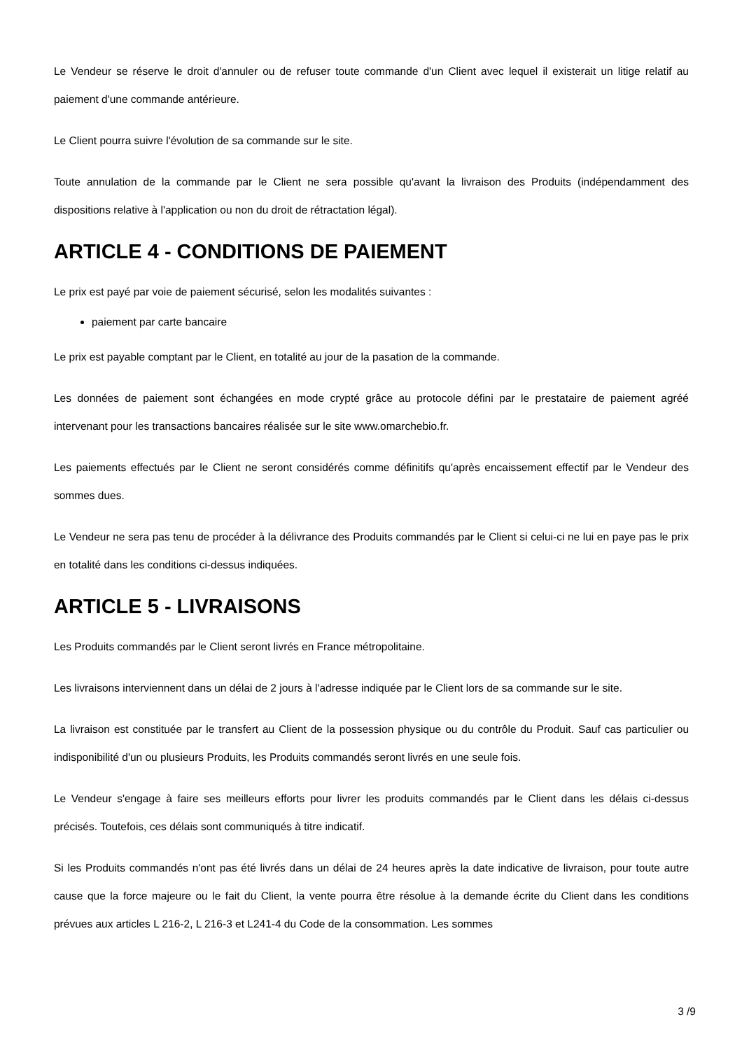Le Vendeur se réserve le droit d'annuler ou de refuser toute commande d'un Client avec lequel il existerait un litige relatif au paiement d'une commande antérieure.
Le Client pourra suivre l'évolution de sa commande sur le site.
Toute annulation de la commande par le Client ne sera possible qu'avant la livraison des Produits (indépendamment des dispositions relative à l'application ou non du droit de rétractation légal).
ARTICLE 4 - CONDITIONS DE PAIEMENT
Le prix est payé par voie de paiement sécurisé, selon les modalités suivantes :
paiement par carte bancaire
Le prix est payable comptant par le Client, en totalité au jour de la pasation de la commande.
Les données de paiement sont échangées en mode crypté grâce au protocole défini par le prestataire de paiement agréé intervenant pour les transactions bancaires réalisée sur le site www.omarchebio.fr.
Les paiements effectués par le Client ne seront considérés comme définitifs qu'après encaissement effectif par le Vendeur des sommes dues.
Le Vendeur ne sera pas tenu de procéder à la délivrance des Produits commandés par le Client si celui-ci ne lui en paye pas le prix en totalité dans les conditions ci-dessus indiquées.
ARTICLE 5 - LIVRAISONS
Les Produits commandés par le Client seront livrés en France métropolitaine.
Les livraisons interviennent dans un délai de 2 jours à l'adresse indiquée par le Client lors de sa commande sur le site.
La livraison est constituée par le transfert au Client de la possession physique ou du contrôle du Produit. Sauf cas particulier ou indisponibilité d'un ou plusieurs Produits, les Produits commandés seront livrés en une seule fois.
Le Vendeur s'engage à faire ses meilleurs efforts pour livrer les produits commandés par le Client dans les délais ci-dessus précisés. Toutefois, ces délais sont communiqués à titre indicatif.
Si les Produits commandés n'ont pas été livrés dans un délai de 24 heures après la date indicative de livraison, pour toute autre cause que la force majeure ou le fait du Client, la vente pourra être résolue à la demande écrite du Client dans les conditions prévues aux articles L 216-2, L 216-3 et L241-4 du Code de la consommation. Les sommes
3 /9